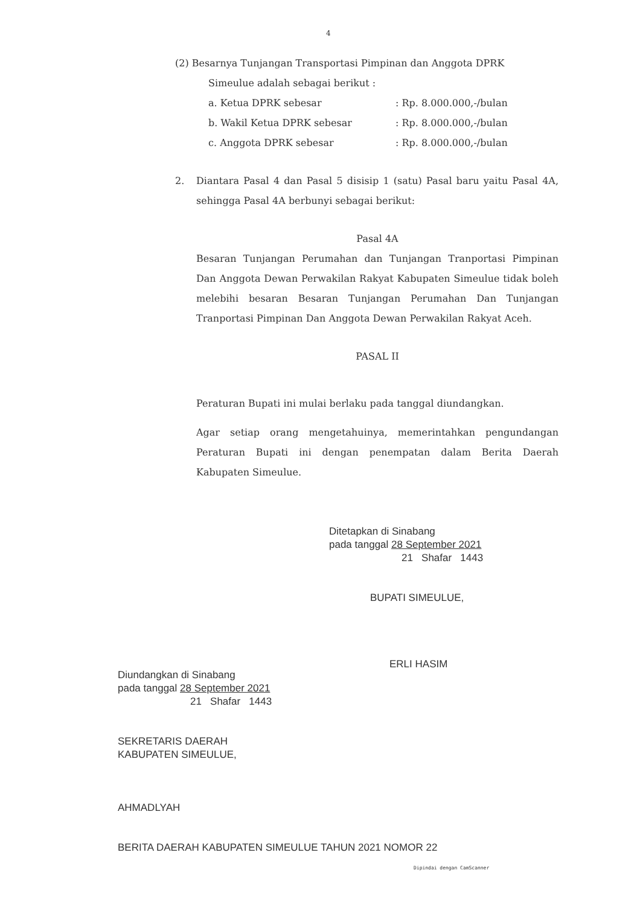4
(2) Besarnya Tunjangan Transportasi Pimpinan dan Anggota DPRK
Simeulue adalah sebagai berikut :
a. Ketua DPRK sebesar: Rp. 8.000.000,-/bulan
b. Wakil Ketua DPRK sebesar: Rp. 8.000.000,-/bulan
c. Anggota DPRK sebesar: Rp. 8.000.000,-/bulan
2. Diantara Pasal 4 dan Pasal 5 disisip 1 (satu) Pasal baru yaitu Pasal 4A, sehingga Pasal 4A berbunyi sebagai berikut:
Pasal 4A
Besaran Tunjangan Perumahan dan Tunjangan Tranportasi Pimpinan Dan Anggota Dewan Perwakilan Rakyat Kabupaten Simeulue tidak boleh melebihi besaran Besaran Tunjangan Perumahan Dan Tunjangan Tranportasi Pimpinan Dan Anggota Dewan Perwakilan Rakyat Aceh.
PASAL II
Peraturan Bupati ini mulai berlaku pada tanggal diundangkan.
Agar setiap orang mengetahuinya, memerintahkan pengundangan Peraturan Bupati ini dengan penempatan dalam Berita Daerah Kabupaten Simeulue.
Ditetapkan di Sinabang
pada tanggal 28 September 2021
21 Shafar 1443
BUPATI SIMEULUE,
ERLI HASIM
Diundangkan di Sinabang
pada tanggal 28 September 2021
21 Shafar 1443
SEKRETARIS DAERAH
KABUPATEN SIMEULUE,
AHMADLYAH
BERITA DAERAH KABUPATEN SIMEULUE TAHUN 2021 NOMOR 22
Dipindai dengan CamScanner